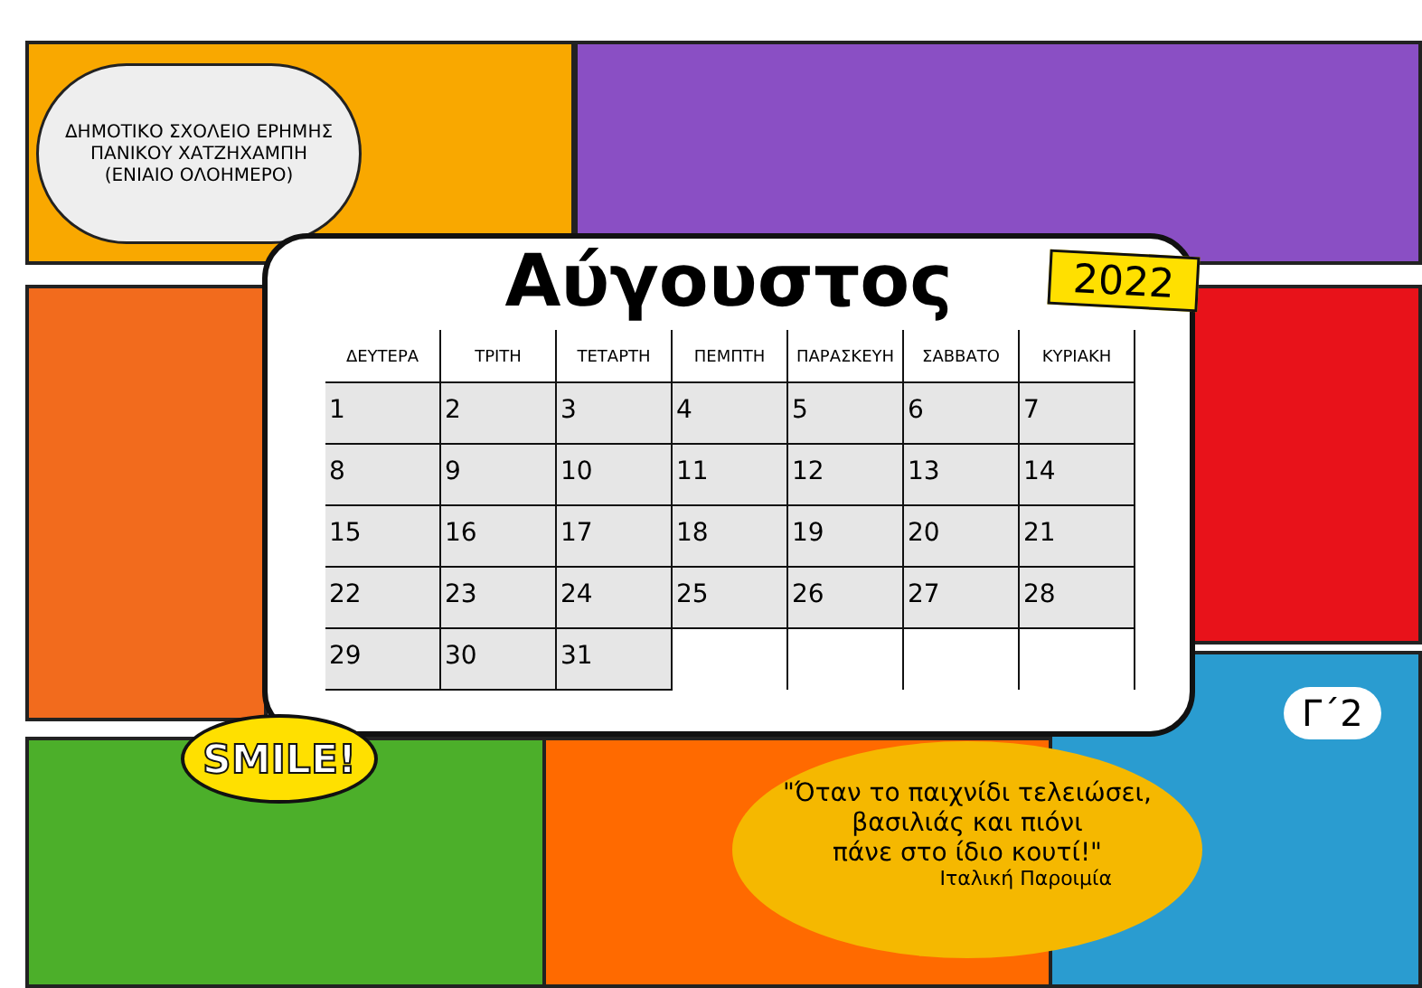ΔΗΜΟΤΙΚΟ ΣΧΟΛΕΙΟ ΕΡΗΜΗΣ
ΠΑΝΙΚΟΥ ΧΑΤΖΗΧΑΜΠΗ
(ΕΝΙΑΙΟ ΟΛΟΗΜΕΡΟ)
Αύγουστος
2022
| ΔΕΥΤΕΡΑ | ΤΡΙΤΗ | ΤΕΤΑΡΤΗ | ΠΕΜΠΤΗ | ΠΑΡΑΣΚΕΥΗ | ΣΑΒΒΑΤΟ | ΚΥΡΙΑΚΗ |
| --- | --- | --- | --- | --- | --- | --- |
| 1 | 2 | 3 | 4 | 5 | 6 | 7 |
| 8 | 9 | 10 | 11 | 12 | 13 | 14 |
| 15 | 16 | 17 | 18 | 19 | 20 | 21 |
| 22 | 23 | 24 | 25 | 26 | 27 | 28 |
| 29 | 30 | 31 | | | | |
SMILE!
"Όταν το παιχνίδι τελειώσει,
βασιλιάς και πιόνι
πάνε στο ίδιο κουτί!"
Ιταλική Παροιμία
Γ΄2